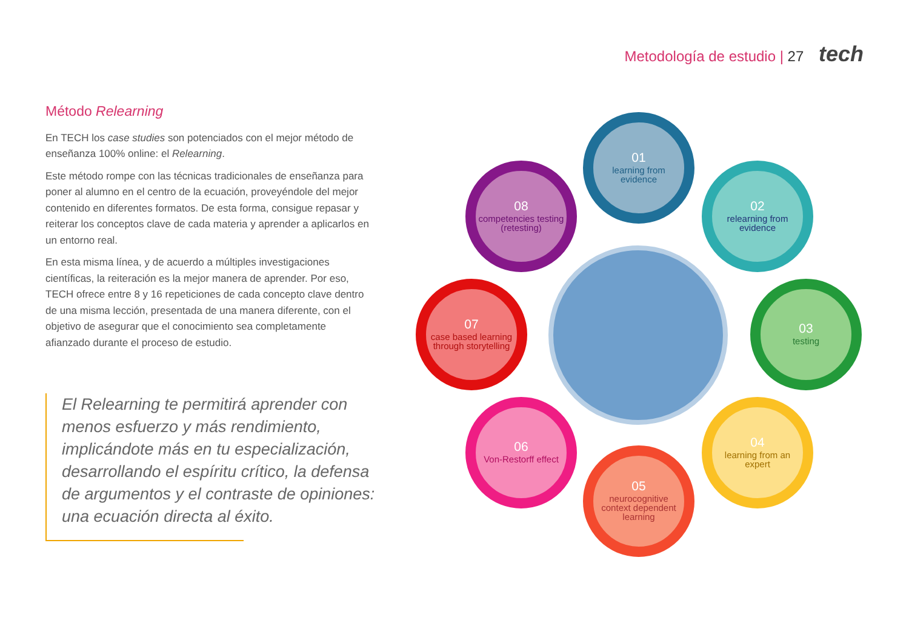Metodología de estudio | 27 tech
Método Relearning
En TECH los case studies son potenciados con el mejor método de enseñanza 100% online: el Relearning.
Este método rompe con las técnicas tradicionales de enseñanza para poner al alumno en el centro de la ecuación, proveyéndole del mejor contenido en diferentes formatos. De esta forma, consigue repasar y reiterar los conceptos clave de cada materia y aprender a aplicarlos en un entorno real.
En esta misma línea, y de acuerdo a múltiples investigaciones científicas, la reiteración es la mejor manera de aprender. Por eso, TECH ofrece entre 8 y 16 repeticiones de cada concepto clave dentro de una misma lección, presentada de una manera diferente, con el objetivo de asegurar que el conocimiento sea completamente afianzado durante el proceso de estudio.
El Relearning te permitirá aprender con menos esfuerzo y más rendimiento, implicándote más en tu especialización, desarrollando el espíritu crítico, la defensa de argumentos y el contraste de opiniones: una ecuación directa al éxito.
01
learning from evidence
02
relearning from evidence
03
testing
04
learning from an expert
05
neurocognitive context dependent learning
06
Von-Restorff effect
07
case based learning through storytelling
08
competencies testing (retesting)